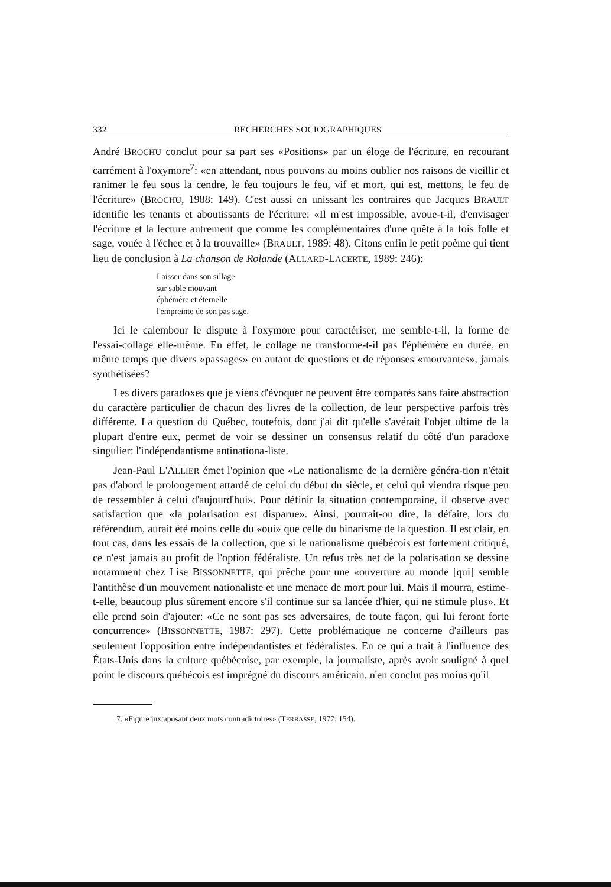332 RECHERCHES SOCIOGRAPHIQUES
André BROCHU conclut pour sa part ses «Positions» par un éloge de l'écriture, en recourant carrément à l'oxymore<sup>7</sup>: «en attendant, nous pouvons au moins oublier nos raisons de vieillir et ranimer le feu sous la cendre, le feu toujours le feu, vif et mort, qui est, mettons, le feu de l'écriture» (BROCHU, 1988: 149). C'est aussi en unissant les contraires que Jacques BRAULT identifie les tenants et aboutissants de l'écriture: «Il m'est impossible, avoue-t-il, d'envisager l'écriture et la lecture autrement que comme les complémentaires d'une quête à la fois folle et sage, vouée à l'échec et à la trouvaille» (BRAULT, 1989: 48). Citons enfin le petit poème qui tient lieu de conclusion à La chanson de Rolande (ALLARD-LACERTE, 1989: 246):
Laisser dans son sillage
sur sable mouvant
éphémère et éternelle
l'empreinte de son pas sage.
Ici le calembour le dispute à l'oxymore pour caractériser, me semble-t-il, la forme de l'essai-collage elle-même. En effet, le collage ne transforme-t-il pas l'éphémère en durée, en même temps que divers «passages» en autant de questions et de réponses «mouvantes», jamais synthétisées?
Les divers paradoxes que je viens d'évoquer ne peuvent être comparés sans faire abstraction du caractère particulier de chacun des livres de la collection, de leur perspective parfois très différente. La question du Québec, toutefois, dont j'ai dit qu'elle s'avérait l'objet ultime de la plupart d'entre eux, permet de voir se dessiner un consensus relatif du côté d'un paradoxe singulier: l'indépendantisme antinationa-liste.
Jean-Paul L'ALLIER émet l'opinion que «Le nationalisme de la dernière généra-tion n'était pas d'abord le prolongement attardé de celui du début du siècle, et celui qui viendra risque peu de ressembler à celui d'aujourd'hui». Pour définir la situation contemporaine, il observe avec satisfaction que «la polarisation est disparue». Ainsi, pourrait-on dire, la défaite, lors du référendum, aurait été moins celle du «oui» que celle du binarisme de la question. Il est clair, en tout cas, dans les essais de la collection, que si le nationalisme québécois est fortement critiqué, ce n'est jamais au profit de l'option fédéraliste. Un refus très net de la polarisation se dessine notamment chez Lise BISSONNETTE, qui prêche pour une «ouverture au monde [qui] semble l'antithèse d'un mouvement nationaliste et une menace de mort pour lui. Mais il mourra, estime-t-elle, beaucoup plus sûrement encore s'il continue sur sa lancée d'hier, qui ne stimule plus». Et elle prend soin d'ajouter: «Ce ne sont pas ses adversaires, de toute façon, qui lui feront forte concurrence» (BISSONNETTE, 1987: 297). Cette problématique ne concerne d'ailleurs pas seulement l'opposition entre indépendantistes et fédéralistes. En ce qui a trait à l'influence des États-Unis dans la culture québécoise, par exemple, la journaliste, après avoir souligné à quel point le discours québécois est imprégné du discours américain, n'en conclut pas moins qu'il
7. «Figure juxtaposant deux mots contradictoires» (TERRASSE, 1977: 154).